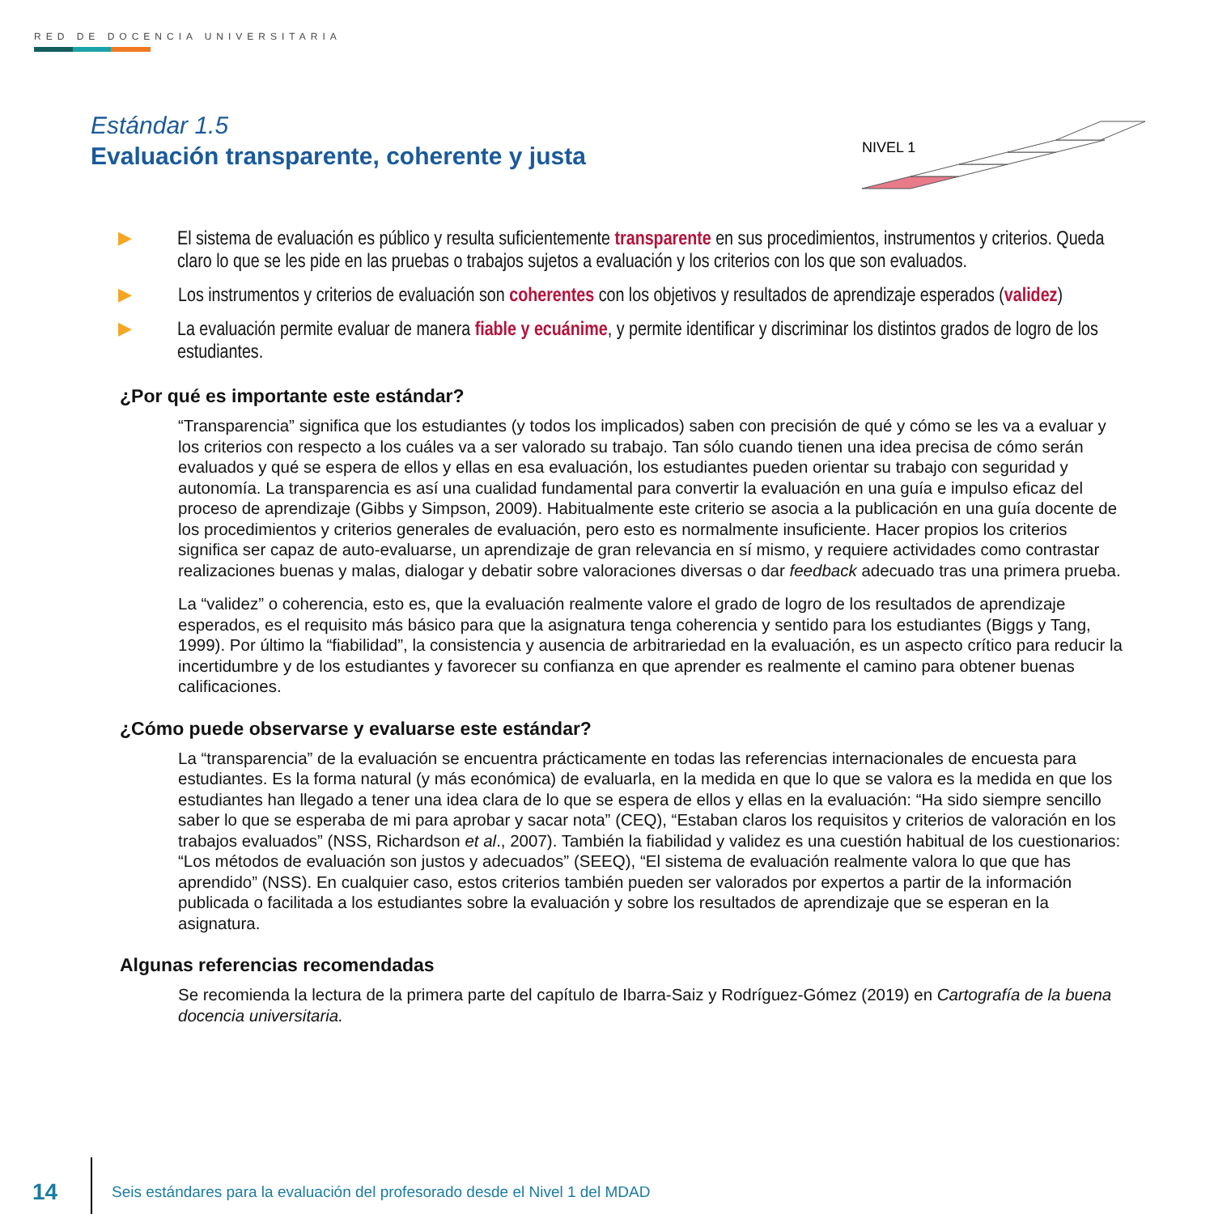RED DE DOCENCIA UNIVERSITARIA
Estándar 1.5
Evaluación transparente, coherente y justa
NIVEL 1
▶ El sistema de evaluación es público y resulta suficientemente transparente en sus procedimientos, instrumentos y criterios. Queda claro lo que se les pide en las pruebas o trabajos sujetos a evaluación y los criterios con los que son evaluados.
▶ Los instrumentos y criterios de evaluación son coherentes con los objetivos y resultados de aprendizaje esperados (validez)
▶ La evaluación permite evaluar de manera fiable y ecuánime, y permite identificar y discriminar los distintos grados de logro de los estudiantes.
¿Por qué es importante este estándar?
“Transparencia” significa que los estudiantes (y todos los implicados) saben con precisión de qué y cómo se les va a evaluar y los criterios con respecto a los cuáles va a ser valorado su trabajo. Tan sólo cuando tienen una idea precisa de cómo serán evaluados y qué se espera de ellos y ellas en esa evaluación, los estudiantes pueden orientar su trabajo con seguridad y autonomía. La transparencia es así una cualidad fundamental para convertir la evaluación en una guía e impulso eficaz del proceso de aprendizaje (Gibbs y Simpson, 2009). Habitualmente este criterio se asocia a la publicación en una guía docente de los procedimientos y criterios generales de evaluación, pero esto es normalmente insuficiente. Hacer propios los criterios significa ser capaz de auto-evaluarse, un aprendizaje de gran relevancia en sí mismo, y requiere actividades como contrastar realizaciones buenas y malas, dialogar y debatir sobre valoraciones diversas o dar feedback adecuado tras una primera prueba.
La “validez” o coherencia, esto es, que la evaluación realmente valore el grado de logro de los resultados de aprendizaje esperados, es el requisito más básico para que la asignatura tenga coherencia y sentido para los estudiantes (Biggs y Tang, 1999). Por último la “fiabilidad”, la consistencia y ausencia de arbitrariedad en la evaluación, es un aspecto crítico para reducir la incertidumbre y de los estudiantes y favorecer su confianza en que aprender es realmente el camino para obtener buenas calificaciones.
¿Cómo puede observarse y evaluarse este estándar?
La “transparencia” de la evaluación se encuentra prácticamente en todas las referencias internacionales de encuesta para estudiantes. Es la forma natural (y más económica) de evaluarla, en la medida en que lo que se valora es la medida en que los estudiantes han llegado a tener una idea clara de lo que se espera de ellos y ellas en la evaluación: “Ha sido siempre sencillo saber lo que se esperaba de mi para aprobar y sacar nota” (CEQ), “Estaban claros los requisitos y criterios de valoración en los trabajos evaluados” (NSS, Richardson et al., 2007). También la fiabilidad y validez es una cuestión habitual de los cuestionarios: “Los métodos de evaluación son justos y adecuados” (SEEQ), “El sistema de evaluación realmente valora lo que que has aprendido” (NSS). En cualquier caso, estos criterios también pueden ser valorados por expertos a partir de la información publicada o facilitada a los estudiantes sobre la evaluación y sobre los resultados de aprendizaje que se esperan en la asignatura.
Algunas referencias recomendadas
Se recomienda la lectura de la primera parte del capítulo de Ibarra-Saiz y Rodríguez-Gómez (2019) en Cartografía de la buena docencia universitaria.
14
Seis estándares para la evaluación del profesorado desde el Nivel 1 del MDAD